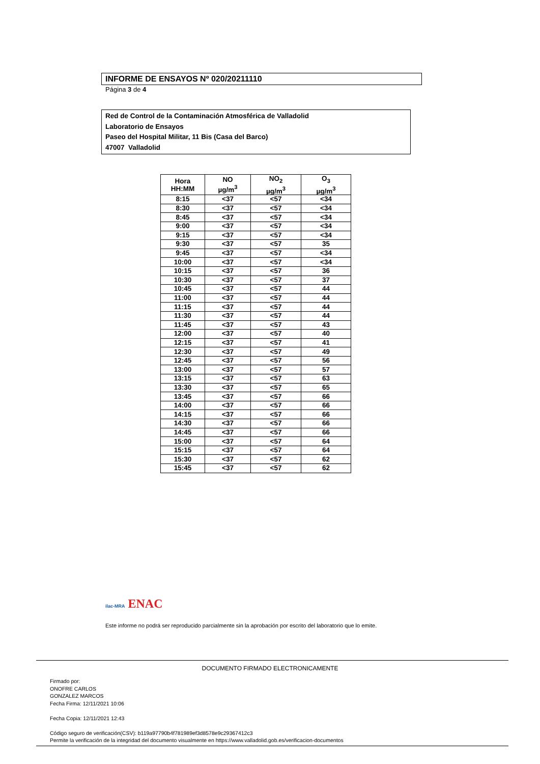INFORME DE ENSAYOS Nº 020/20211110
Página 3 de 4
Red de Control de la Contaminación Atmosférica de Valladolid
Laboratorio de Ensayos
Paseo del Hospital Militar, 11 Bis (Casa del Barco)
47007 Valladolid
| Hora HH:MM | NO µg/m<sup>3</sup> | NO<sub>2</sub> µg/m<sup>3</sup> | O<sub>3</sub> µg/m<sup>3</sup> |
| --- | --- | --- | --- |
| 8:15 | <37 | <57 | <34 |
| 8:30 | <37 | <57 | <34 |
| 8:45 | <37 | <57 | <34 |
| 9:00 | <37 | <57 | <34 |
| 9:15 | <37 | <57 | <34 |
| 9:30 | <37 | <57 | 35 |
| 9:45 | <37 | <57 | <34 |
| 10:00 | <37 | <57 | <34 |
| 10:15 | <37 | <57 | 36 |
| 10:30 | <37 | <57 | 37 |
| 10:45 | <37 | <57 | 44 |
| 11:00 | <37 | <57 | 44 |
| 11:15 | <37 | <57 | 44 |
| 11:30 | <37 | <57 | 44 |
| 11:45 | <37 | <57 | 43 |
| 12:00 | <37 | <57 | 40 |
| 12:15 | <37 | <57 | 41 |
| 12:30 | <37 | <57 | 49 |
| 12:45 | <37 | <57 | 56 |
| 13:00 | <37 | <57 | 57 |
| 13:15 | <37 | <57 | 63 |
| 13:30 | <37 | <57 | 65 |
| 13:45 | <37 | <57 | 66 |
| 14:00 | <37 | <57 | 66 |
| 14:15 | <37 | <57 | 66 |
| 14:30 | <37 | <57 | 66 |
| 14:45 | <37 | <57 | 66 |
| 15:00 | <37 | <57 | 64 |
| 15:15 | <37 | <57 | 64 |
| 15:30 | <37 | <57 | 62 |
| 15:45 | <37 | <57 | 62 |
ilac-MRA ENAC
Este informe no podrá ser reproducido parcialmente sin la aprobación por escrito del laboratorio que lo emite.
DOCUMENTO FIRMADO ELECTRONICAMENTE
Firmado por:
ONOFRE CARLOS
GONZALEZ MARCOS
Fecha Firma: 12/11/2021 10:06
Fecha Copia: 12/11/2021 12:43
Código seguro de verificación(CSV): b119a97790b4f781989ef3d8578e9c29367412c3
Permite la verificación de la integridad del documento visualmente en https://www.valladolid.gob.es/verificacion-documentos